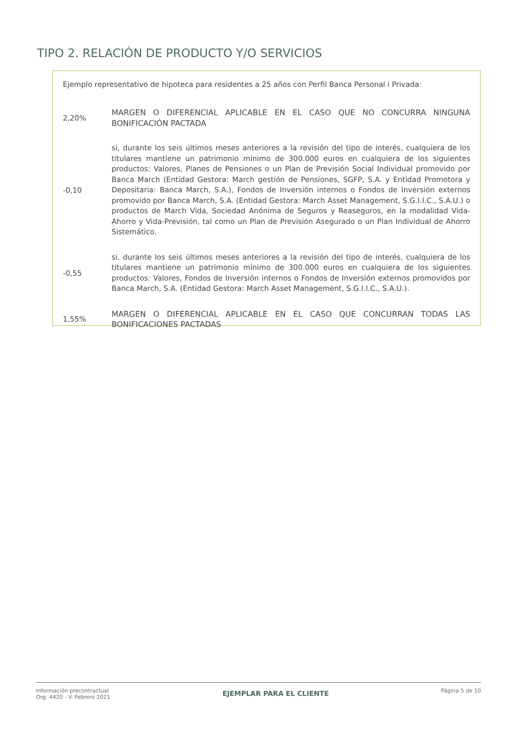TIPO 2. RELACIÓN DE PRODUCTO Y/O SERVICIOS
Ejemplo representativo de hipoteca para residentes a 25 años con Perfil Banca Personal i Privada:
| 2,20% | MARGEN O DIFERENCIAL APLICABLE EN EL CASO QUE NO CONCURRA NINGUNA BONIFICACIÓN PACTADA |
| -0,10 | si, durante los seis últimos meses anteriores a la revisión del tipo de interés, cualquiera de los titulares mantiene un patrimonio mínimo de 300.000 euros en cualquiera de los siguientes productos: Valores, Planes de Pensiones o un Plan de Previsión Social Individual promovido por Banca March (Entidad Gestora: March gestión de Pensiones, SGFP, S.A. y Entidad Promotora y Depositaria: Banca March, S.A.), Fondos de Inversión internos o Fondos de Inversión externos promovido por Banca March, S.A. (Entidad Gestora: March Asset Management, S.G.I.I.C., S.A.U.) o productos de March Vida, Sociedad Anónima de Seguros y Reaseguros, en la modalidad Vida-Ahorro y Vida-Previsión, tal como un Plan de Previsión Asegurado o un Plan Individual de Ahorro Sistemático. |
| -0,55 | si, durante los seis últimos meses anteriores a la revisión del tipo de interés, cualquiera de los titulares mantiene un patrimonio mínimo de 300.000 euros en cualquiera de los siguientes productos: Valores, Fondos de Inversión internos o Fondos de Inversión externos promovidos por Banca March, S.A. (Entidad Gestora: March Asset Management, S.G.I.I.C., S.A.U.). |
| 1,55% | MARGEN O DIFERENCIAL APLICABLE EN EL CASO QUE CONCURRAN TODAS LAS BONIFICACIONES PACTADAS |
Información precontractual
Org. 4420 - V. Febrero 2021
EJEMPLAR PARA EL CLIENTE
Página 5 de 10